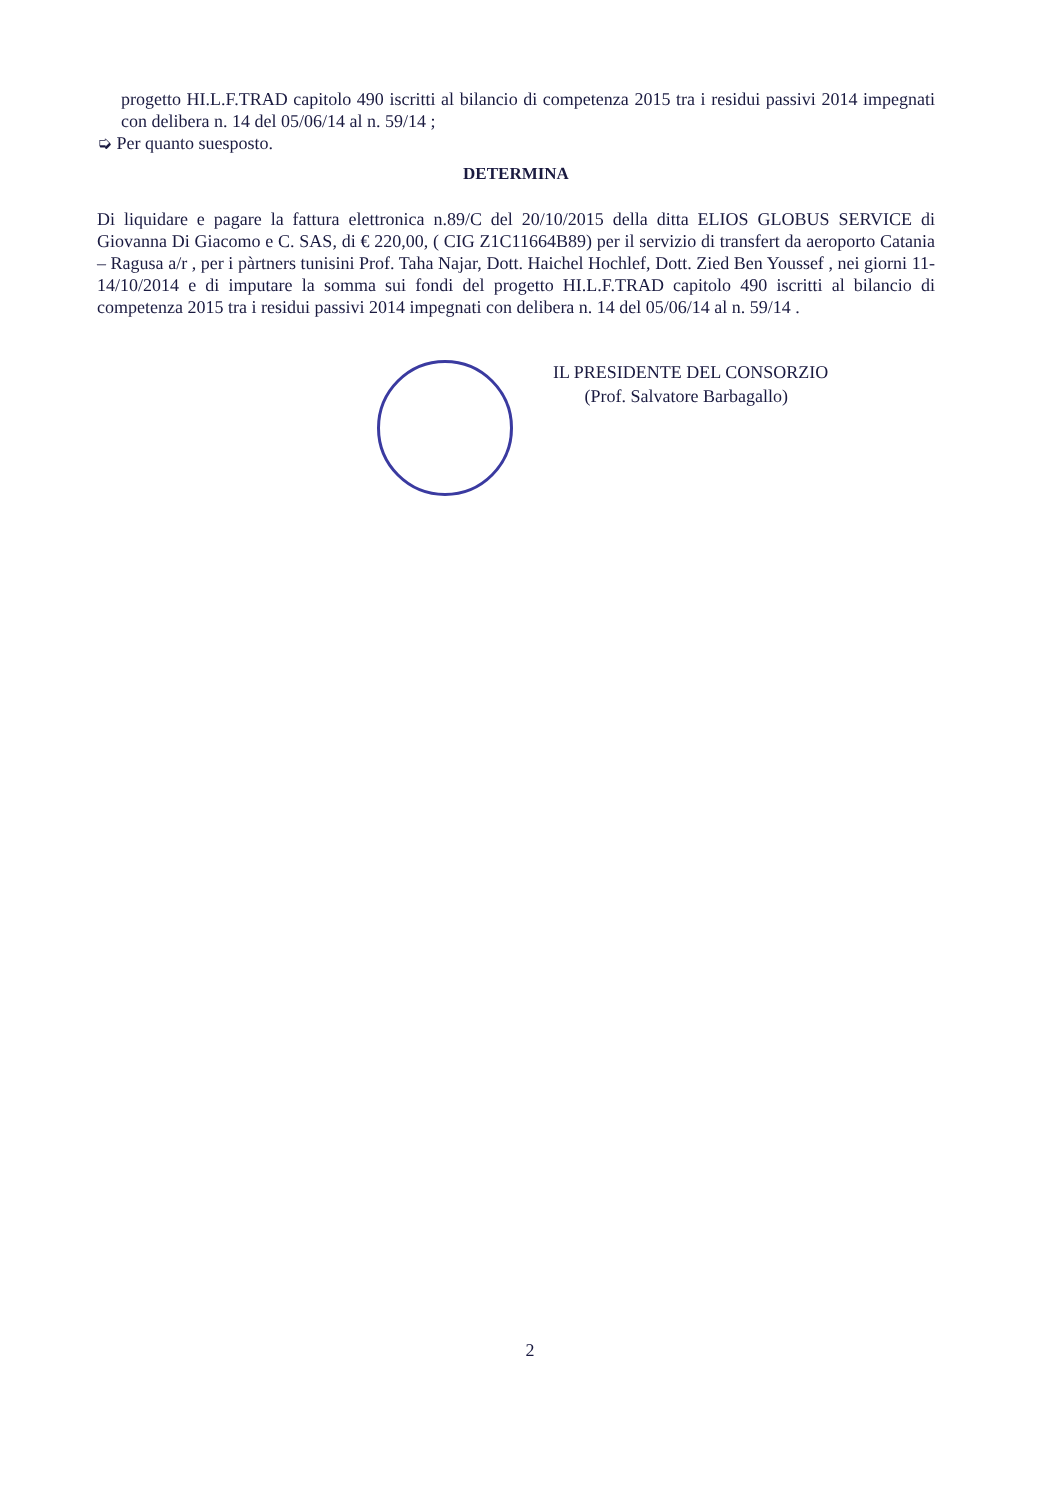progetto HI.L.F.TRAD capitolo 490 iscritti al bilancio di competenza 2015 tra i residui passivi 2014 impegnati con delibera n. 14 del 05/06/14 al n. 59/14 ;
➭ Per quanto suesposto.
DETERMINA
Di liquidare e pagare la fattura elettronica n.89/C del 20/10/2015 della ditta ELIOS GLOBUS SERVICE di Giovanna Di Giacomo e C. SAS, di € 220,00, ( CIG Z1C11664B89) per il servizio di transfert da aeroporto Catania – Ragusa a/r , per i pàrtners tunisini Prof. Taha Najar, Dott. Haichel Hochlef, Dott. Zied Ben Youssef , nei giorni 11-14/10/2014 e di imputare la somma sui fondi del progetto HI.L.F.TRAD capitolo 490 iscritti al bilancio di competenza 2015 tra i residui passivi 2014 impegnati con delibera n. 14 del 05/06/14 al n. 59/14 .
IL PRESIDENTE DEL CONSORZIO
(Prof. Salvatore Barbagallo)
2